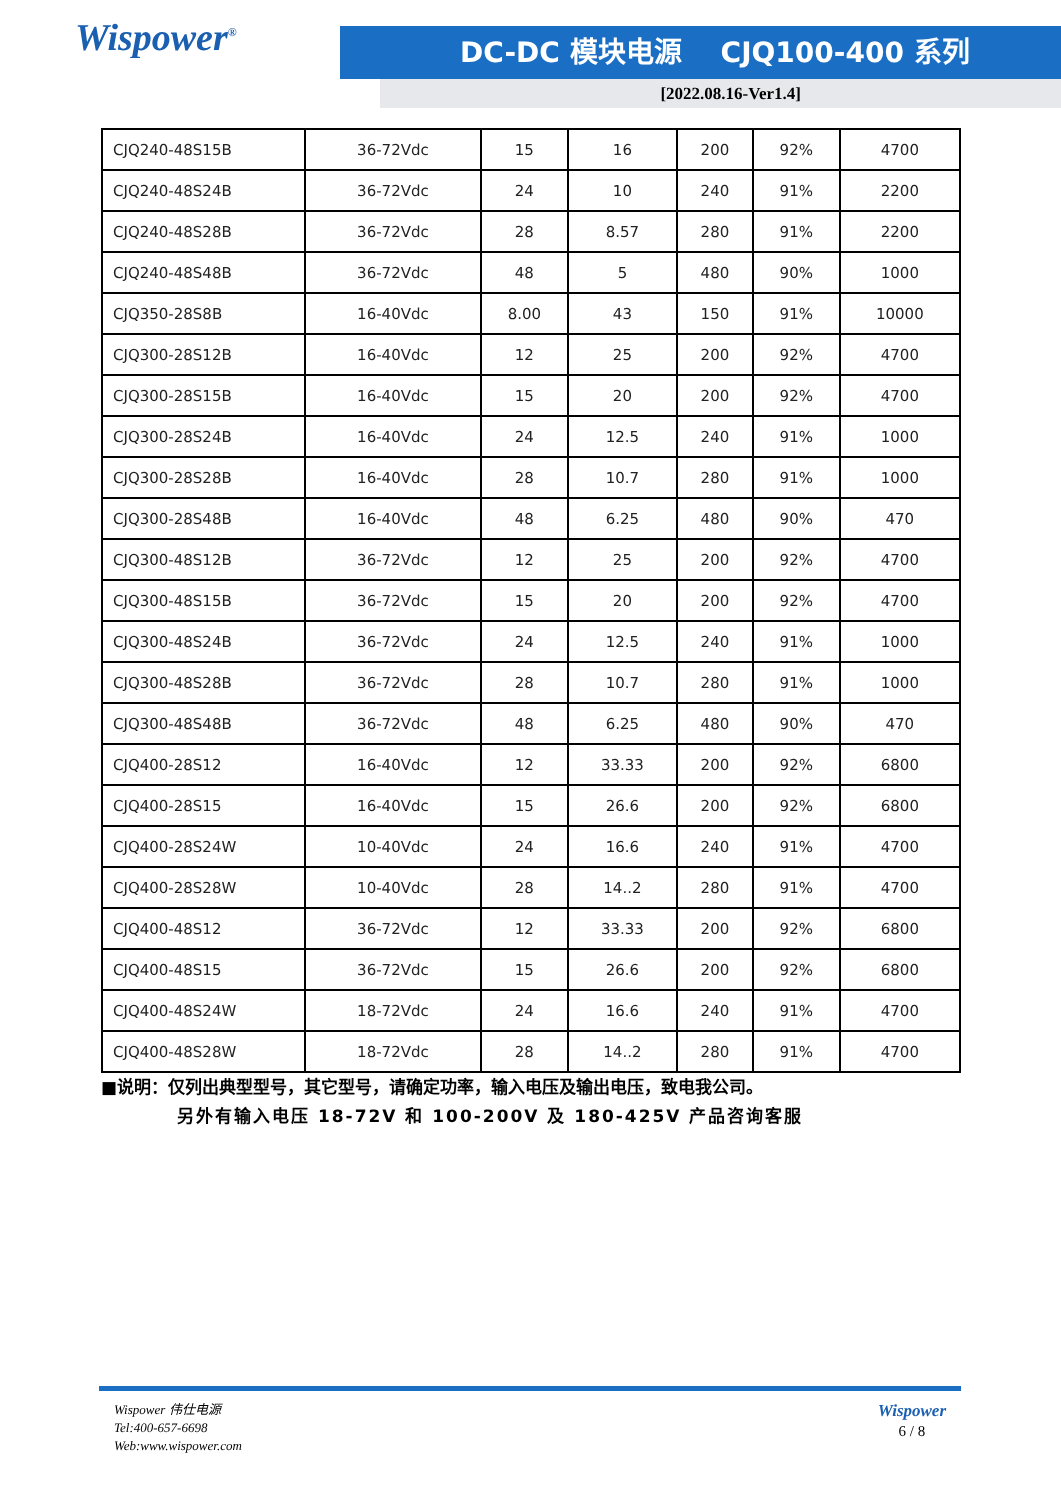Wispower<sup>®</sup>
DC-DC 模块电源 CJQ100-400 系列
[2022.08.16-Ver1.4]
| CJQ240-48S15B | 36-72Vdc | 15 | 16 | 200 | 92% | 4700 |
| CJQ240-48S24B | 36-72Vdc | 24 | 10 | 240 | 91% | 2200 |
| CJQ240-48S28B | 36-72Vdc | 28 | 8.57 | 280 | 91% | 2200 |
| CJQ240-48S48B | 36-72Vdc | 48 | 5 | 480 | 90% | 1000 |
| CJQ350-28S8B | 16-40Vdc | 8.00 | 43 | 150 | 91% | 10000 |
| CJQ300-28S12B | 16-40Vdc | 12 | 25 | 200 | 92% | 4700 |
| CJQ300-28S15B | 16-40Vdc | 15 | 20 | 200 | 92% | 4700 |
| CJQ300-28S24B | 16-40Vdc | 24 | 12.5 | 240 | 91% | 1000 |
| CJQ300-28S28B | 16-40Vdc | 28 | 10.7 | 280 | 91% | 1000 |
| CJQ300-28S48B | 16-40Vdc | 48 | 6.25 | 480 | 90% | 470 |
| CJQ300-48S12B | 36-72Vdc | 12 | 25 | 200 | 92% | 4700 |
| CJQ300-48S15B | 36-72Vdc | 15 | 20 | 200 | 92% | 4700 |
| CJQ300-48S24B | 36-72Vdc | 24 | 12.5 | 240 | 91% | 1000 |
| CJQ300-48S28B | 36-72Vdc | 28 | 10.7 | 280 | 91% | 1000 |
| CJQ300-48S48B | 36-72Vdc | 48 | 6.25 | 480 | 90% | 470 |
| CJQ400-28S12 | 16-40Vdc | 12 | 33.33 | 200 | 92% | 6800 |
| CJQ400-28S15 | 16-40Vdc | 15 | 26.6 | 200 | 92% | 6800 |
| CJQ400-28S24W | 10-40Vdc | 24 | 16.6 | 240 | 91% | 4700 |
| CJQ400-28S28W | 10-40Vdc | 28 | 14..2 | 280 | 91% | 4700 |
| CJQ400-48S12 | 36-72Vdc | 12 | 33.33 | 200 | 92% | 6800 |
| CJQ400-48S15 | 36-72Vdc | 15 | 26.6 | 200 | 92% | 6800 |
| CJQ400-48S24W | 18-72Vdc | 24 | 16.6 | 240 | 91% | 4700 |
| CJQ400-48S28W | 18-72Vdc | 28 | 14..2 | 280 | 91% | 4700 |
■说明：仅列出典型型号，其它型号，请确定功率，输入电压及输出电压，致电我公司。
另外有输入电压 18-72V 和 100-200V 及 180-425V 产品咨询客服
Wispower 伟仕电源
Tel:400-657-6698
Web:www.wispower.com
Wispower
6 / 8